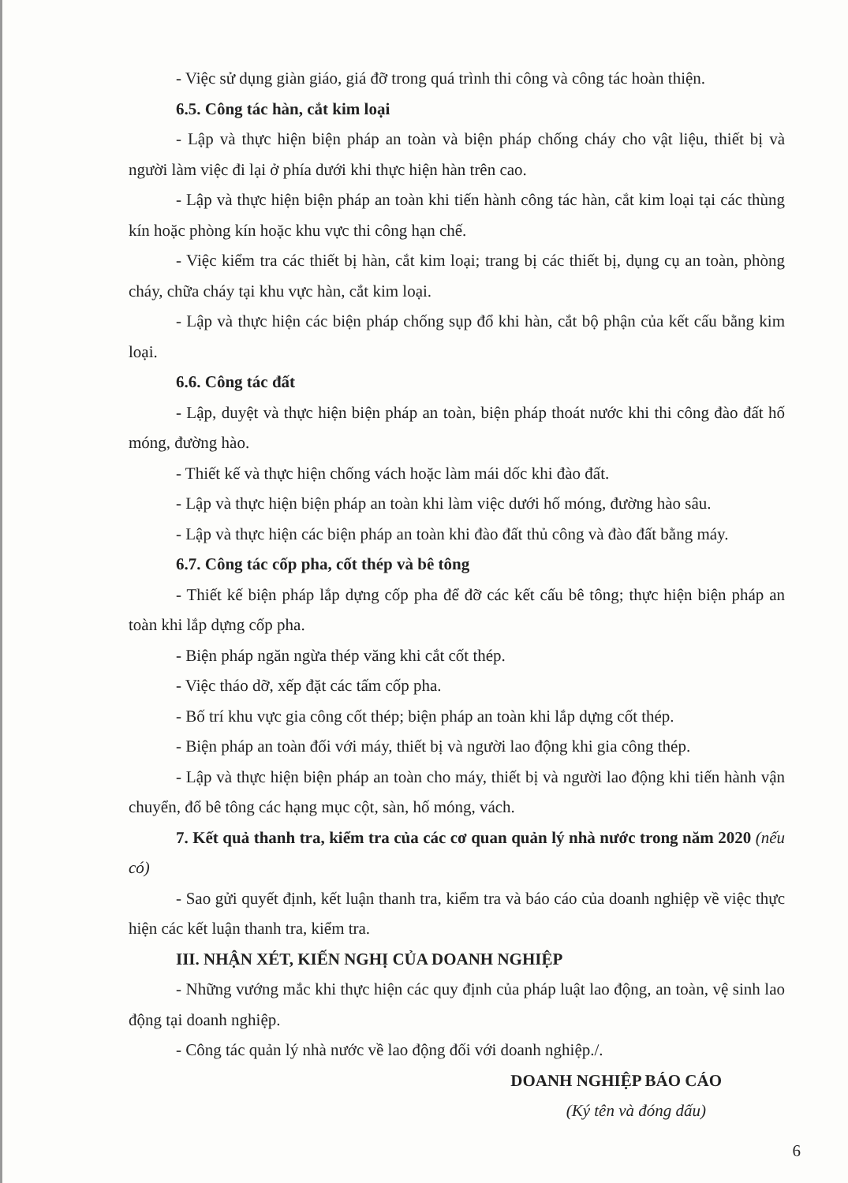- Việc sử dụng giàn giáo, giá đỡ trong quá trình thi công và công tác hoàn thiện.
6.5. Công tác hàn, cắt kim loại
- Lập và thực hiện biện pháp an toàn và biện pháp chống cháy cho vật liệu, thiết bị và người làm việc đi lại ở phía dưới khi thực hiện hàn trên cao.
- Lập và thực hiện biện pháp an toàn khi tiến hành công tác hàn, cắt kim loại tại các thùng kín hoặc phòng kín hoặc khu vực thi công hạn chế.
- Việc kiểm tra các thiết bị hàn, cắt kim loại; trang bị các thiết bị, dụng cụ an toàn, phòng cháy, chữa cháy tại khu vực hàn, cắt kim loại.
- Lập và thực hiện các biện pháp chống sụp đổ khi hàn, cắt bộ phận của kết cấu bằng kim loại.
6.6. Công tác đất
- Lập, duyệt và thực hiện biện pháp an toàn, biện pháp thoát nước khi thi công đào đất hố móng, đường hào.
- Thiết kế và thực hiện chống vách hoặc làm mái dốc khi đào đất.
- Lập và thực hiện biện pháp an toàn khi làm việc dưới hố móng, đường hào sâu.
- Lập và thực hiện các biện pháp an toàn khi đào đất thủ công và đào đất bằng máy.
6.7. Công tác cốp pha, cốt thép và bê tông
- Thiết kế biện pháp lắp dựng cốp pha để đỡ các kết cấu bê tông; thực hiện biện pháp an toàn khi lắp dựng cốp pha.
- Biện pháp ngăn ngừa thép văng khi cắt cốt thép.
- Việc tháo dỡ, xếp đặt các tấm cốp pha.
- Bố trí khu vực gia công cốt thép; biện pháp an toàn khi lắp dựng cốt thép.
- Biện pháp an toàn đối với máy, thiết bị và người lao động khi gia công thép.
- Lập và thực hiện biện pháp an toàn cho máy, thiết bị và người lao động khi tiến hành vận chuyển, đổ bê tông các hạng mục cột, sàn, hố móng, vách.
7. Kết quả thanh tra, kiểm tra của các cơ quan quản lý nhà nước trong năm 2020 (nếu có)
- Sao gửi quyết định, kết luận thanh tra, kiểm tra và báo cáo của doanh nghiệp về việc thực hiện các kết luận thanh tra, kiểm tra.
III. NHẬN XÉT, KIẾN NGHỊ CỦA DOANH NGHIỆP
- Những vướng mắc khi thực hiện các quy định của pháp luật lao động, an toàn, vệ sinh lao động tại doanh nghiệp.
- Công tác quản lý nhà nước về lao động đối với doanh nghiệp./.
DOANH NGHIỆP BÁO CÁO
(Ký tên và đóng dấu)
6